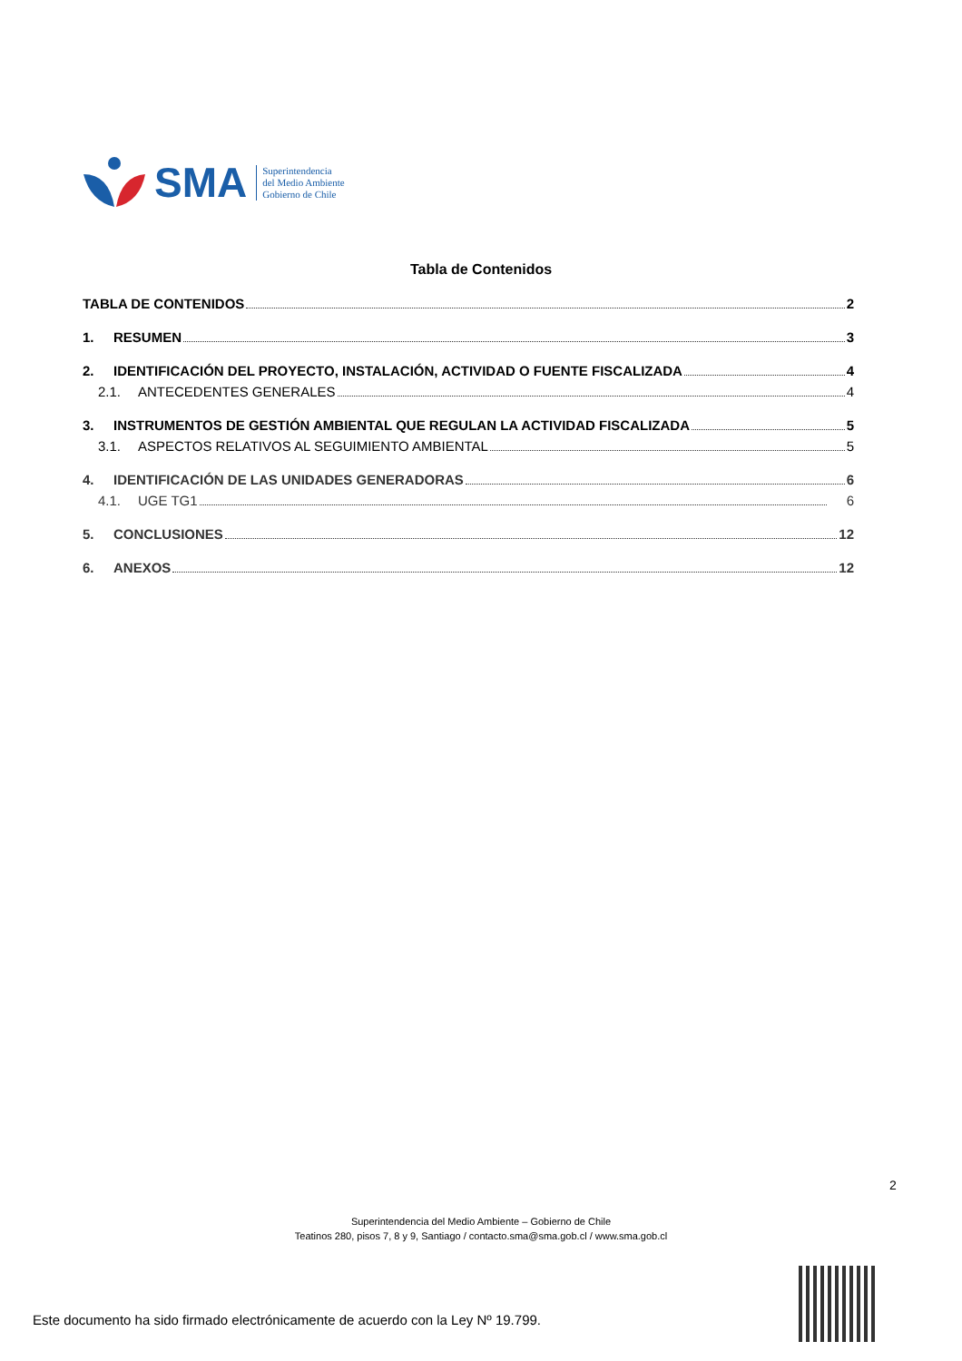SMA
Superintendencia
del Medio Ambiente
Gobierno de Chile
Tabla de Contenidos
TABLA DE CONTENIDOS 2
1. RESUMEN 3
2. IDENTIFICACIÓN DEL PROYECTO, INSTALACIÓN, ACTIVIDAD O FUENTE FISCALIZADA 4
2.1. ANTECEDENTES GENERALES 4
3. INSTRUMENTOS DE GESTIÓN AMBIENTAL QUE REGULAN LA ACTIVIDAD FISCALIZADA 5
3.1. ASPECTOS RELATIVOS AL SEGUIMIENTO AMBIENTAL 5
4. IDENTIFICACIÓN DE LAS UNIDADES GENERADORAS 6
4.1. UGE TG1 6
5. CONCLUSIONES 12
6. ANEXOS 12
2
Superintendencia del Medio Ambiente – Gobierno de Chile
Teatinos 280, pisos 7, 8 y 9, Santiago / contacto.sma@sma.gob.cl / www.sma.gob.cl
Este documento ha sido firmado electrónicamente de acuerdo con la Ley Nº 19.799.